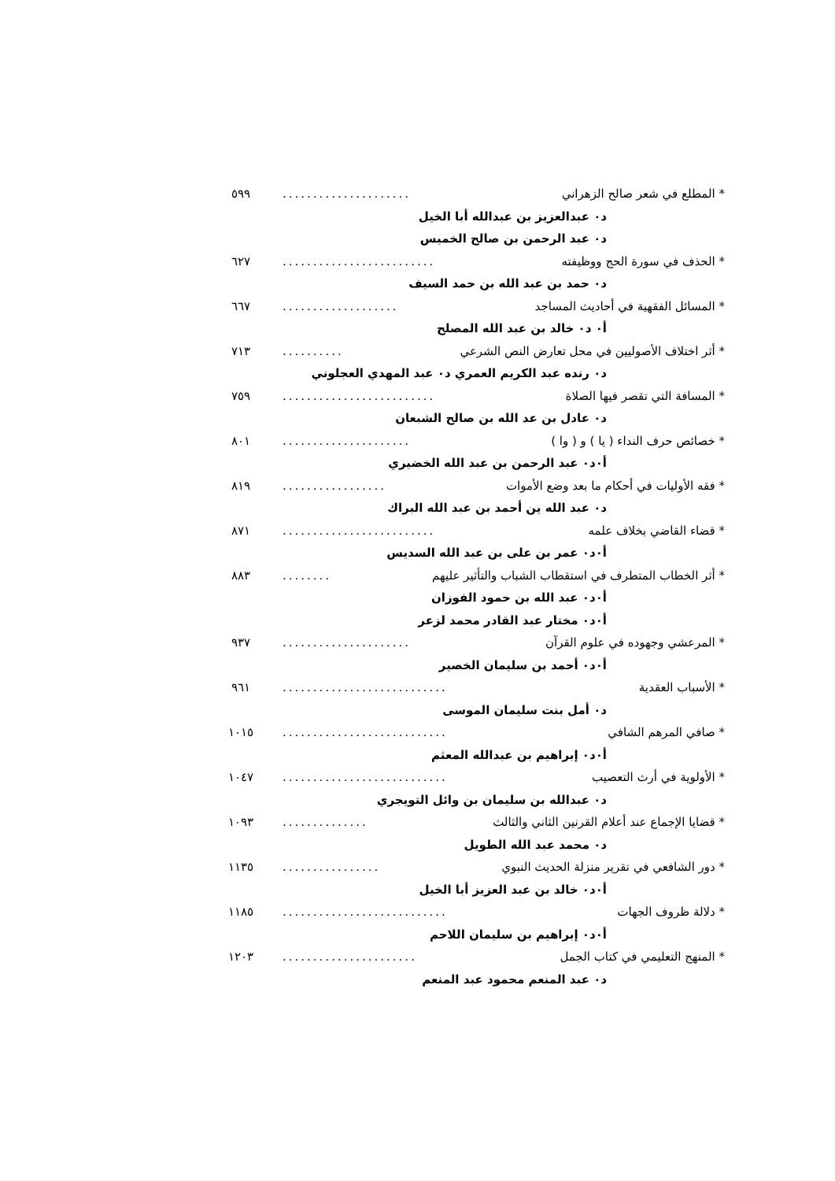* المطلع في شعر صالح الزهراني..................... ٥٩٩
د٠ عبدالعزيز بن عبدالله أبا الخيل
د٠ عبد الرحمن بن صالح الخميس
* الحذف في سورة الحج ووظيفته......................... ٦٢٧
د٠ حمد بن عبد الله بن حمد السيف
* المسائل الفقهية في أحاديث المساجد................... ٦٦٧
أ٠ د٠ خالد بن عبد الله المصلح
* أثر اختلاف الأصوليين في محل تعارض النص الشرعي.......... ٧١٣
د٠ رنده عبد الكريم العمري د٠ عبد المهدي العجلوني
* المسافة التي تقصر فيها الصلاة......................... ٧٥٩
د٠ عادل بن عد الله بن صالح الشبعان
* خصائص حرف النداء ( يا ) و ( وا )..................... ٨٠١
أ٠د٠ عبد الرحمن بن عبد الله الخضيري
* فقه الأوليات في أحكام ما بعد وضع الأموات................. ٨١٩
د٠ عبد الله ين أحمد بن عبد الله البراك
* قضاء القاضي بخلاف علمه......................... ٨٧١
أ٠د٠ عمر بن على بن عبد الله السديس
* أثر الخطاب المتطرف في استقطاب الشباب والتأثير عليهم........ ٨٨٣
أ٠د٠ عبد الله بن حمود الفوزان
أ٠د٠ مختار عبد القادر محمد لزعر
* المرعشي وجهوده في علوم القرآن..................... ٩٣٧
أ٠د٠ أحمد بن سليمان الخصير
* الأسباب العقدية........................... ٩٦١
د٠ أمل بنت سليمان الموسى
* صافي المرهم الشافي........................... ١٠١٥
أ٠د٠ إبراهيم بن عبدالله المعثم
* الأولوية في أرث التعصيب........................... ١٠٤٧
د٠ عبدالله بن سليمان بن وائل التويجري
* قضايا الإجماع عند أعلام القرنين الثاني والثالث.............. ١٠٩٣
د٠ محمد عبد الله الطويل
* دور الشافعي في تقرير منزلة الحديث النبوي................ ١١٣٥
أ٠د٠ خالد بن عبد العزيز أبا الخيل
* دلالة ظروف الجهات........................... ١١٨٥
أ٠د٠ إبراهيم بن سليمان اللاحم
* المنهج التعليمي في كتاب الجمل...................... ١٢٠٣
د٠ عبد المنعم محمود عبد المنعم